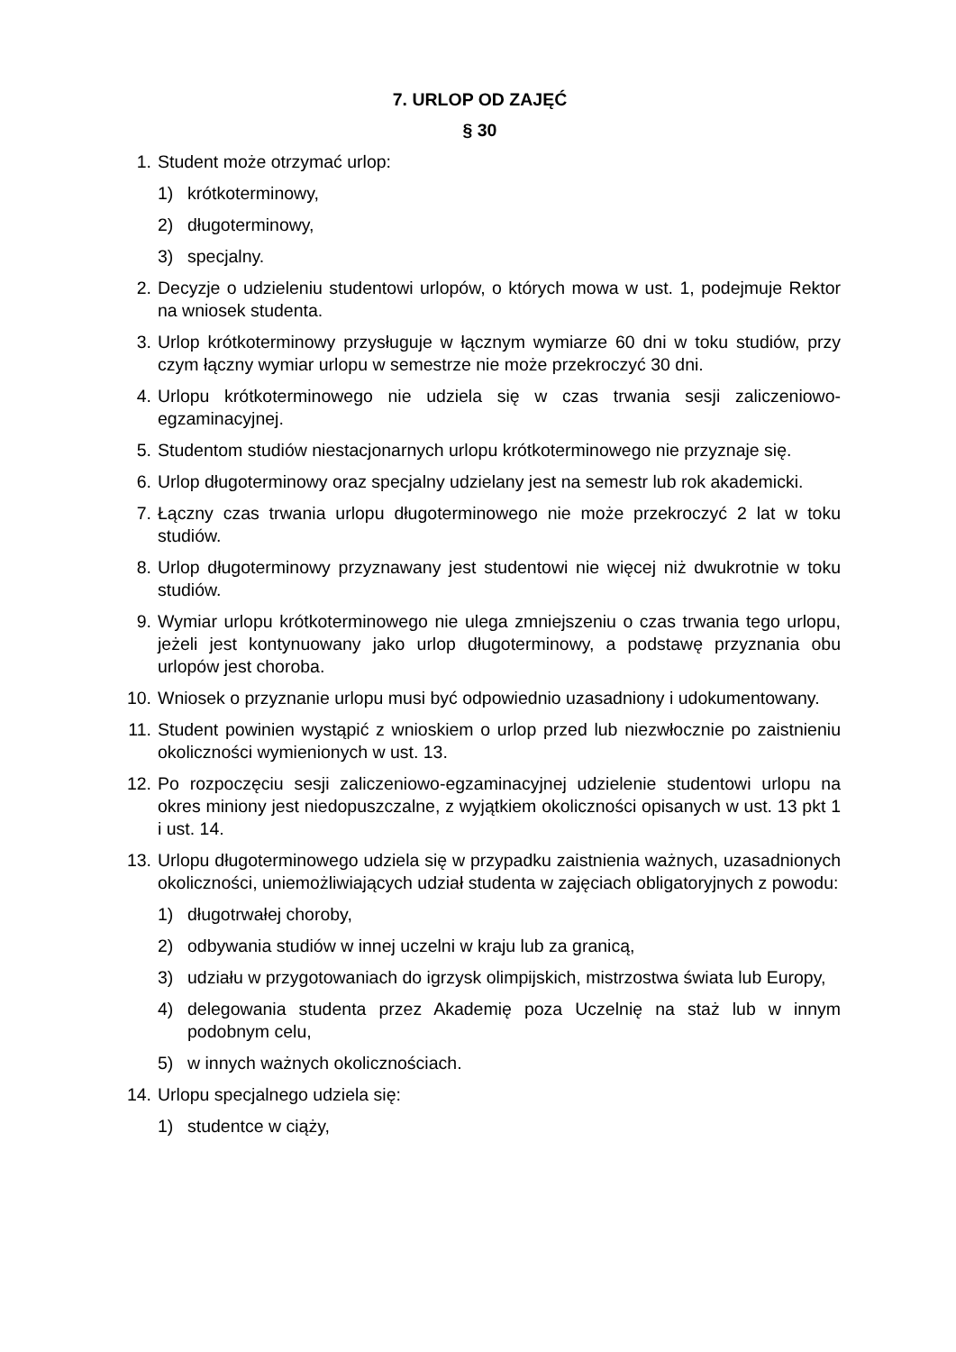7. URLOP OD ZAJĘĆ
§ 30
1. Student może otrzymać urlop:
1) krótkoterminowy,
2) długoterminowy,
3) specjalny.
2. Decyzje o udzieleniu studentowi urlopów, o których mowa w ust. 1, podejmuje Rektor na wniosek studenta.
3. Urlop krótkoterminowy przysługuje w łącznym wymiarze 60 dni w toku studiów, przy czym łączny wymiar urlopu w semestrze nie może przekroczyć 30 dni.
4. Urlopu krótkoterminowego nie udziela się w czas trwania sesji zaliczeniowo-egzaminacyjnej.
5. Studentom studiów niestacjonarnych urlopu krótkoterminowego nie przyznaje się.
6. Urlop długoterminowy oraz specjalny udzielany jest na semestr lub rok akademicki.
7. Łączny czas trwania urlopu długoterminowego nie może przekroczyć 2 lat w toku studiów.
8. Urlop długoterminowy przyznawany jest studentowi nie więcej niż dwukrotnie w toku studiów.
9. Wymiar urlopu krótkoterminowego nie ulega zmniejszeniu o czas trwania tego urlopu, jeżeli jest kontynuowany jako urlop długoterminowy, a podstawę przyznania obu urlopów jest choroba.
10. Wniosek o przyznanie urlopu musi być odpowiednio uzasadniony i udokumentowany.
11. Student powinien wystąpić z wnioskiem o urlop przed lub niezwłocznie po zaistnieniu okoliczności wymienionych w ust. 13.
12. Po rozpoczęciu sesji zaliczeniowo-egzaminacyjnej udzielenie studentowi urlopu na okres miniony jest niedopuszczalne, z wyjątkiem okoliczności opisanych w ust. 13 pkt 1 i ust. 14.
13. Urlopu długoterminowego udziela się w przypadku zaistnienia ważnych, uzasadnionych okoliczności, uniemożliwiających udział studenta w zajęciach obligatoryjnych z powodu:
1) długotrwałej choroby,
2) odbywania studiów w innej uczelni w kraju lub za granicą,
3) udziału w przygotowaniach do igrzysk olimpijskich, mistrzostwa świata lub Europy,
4) delegowania studenta przez Akademię poza Uczelnię na staż lub w innym podobnym celu,
5) w innych ważnych okolicznościach.
14. Urlopu specjalnego udziela się:
1) studentce w ciąży,